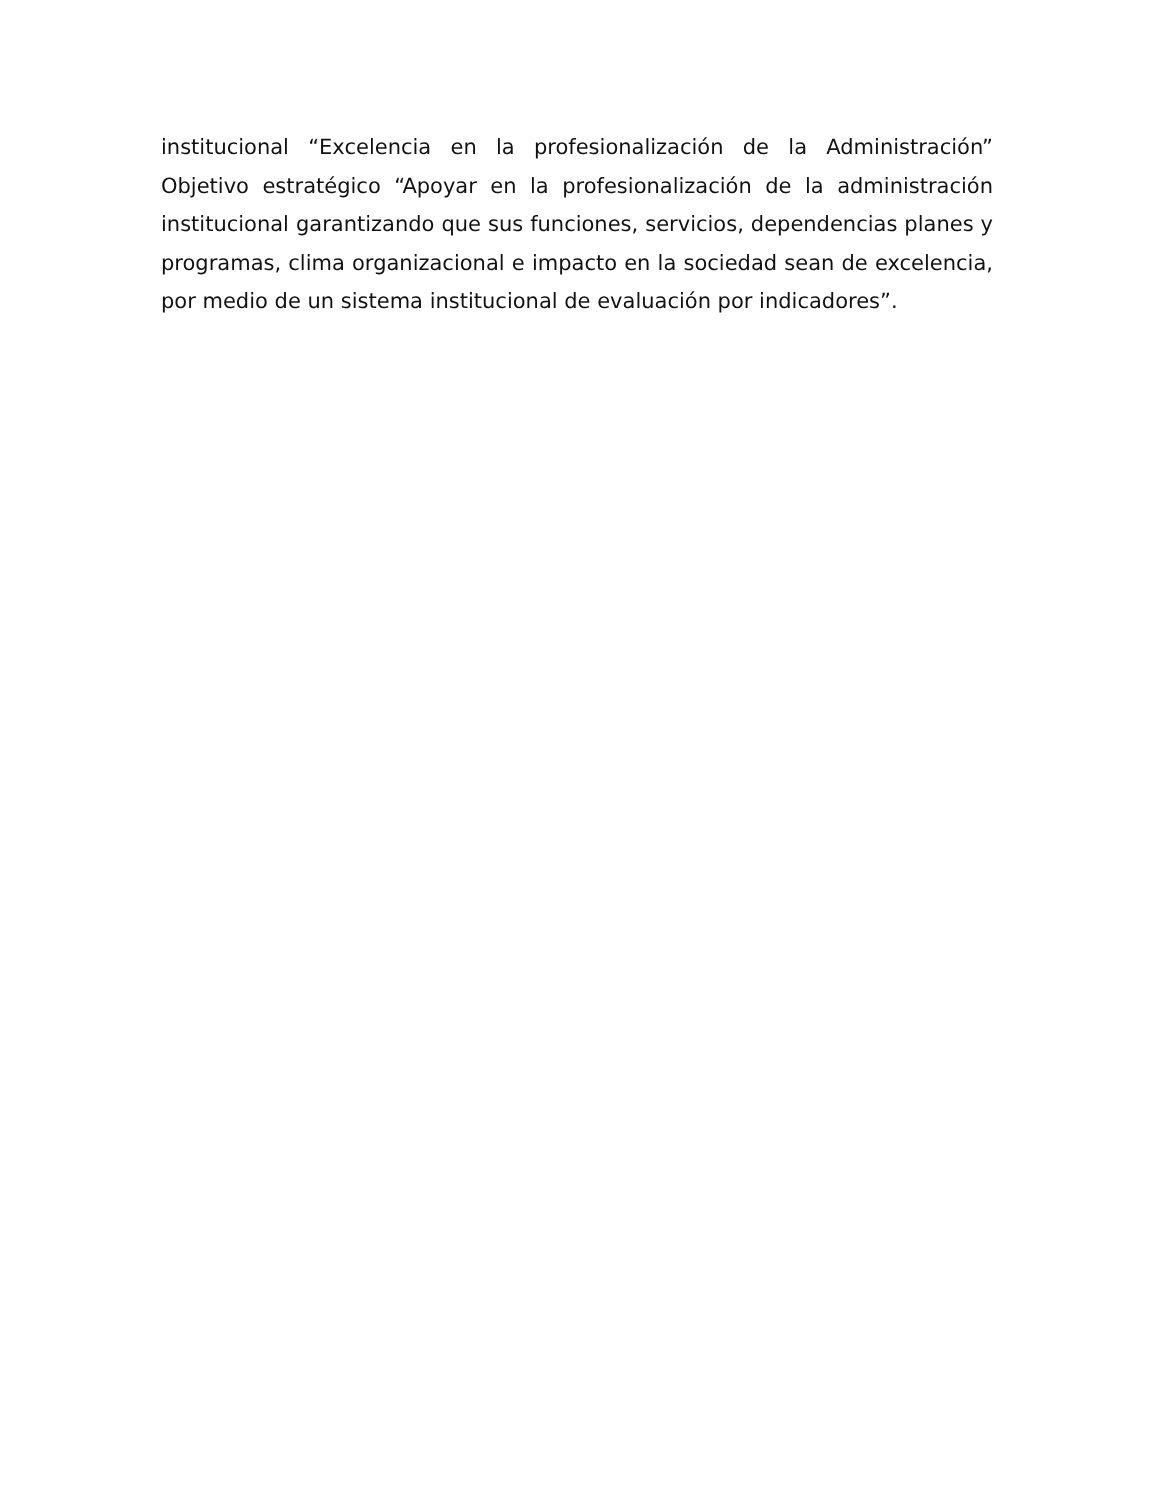institucional “Excelencia en la profesionalización de la Administración” Objetivo estratégico “Apoyar en la profesionalización de la administración institucional garantizando que sus funciones, servicios, dependencias planes y programas, clima organizacional e impacto en la sociedad sean de excelencia, por medio de un sistema institucional de evaluación por indicadores”.